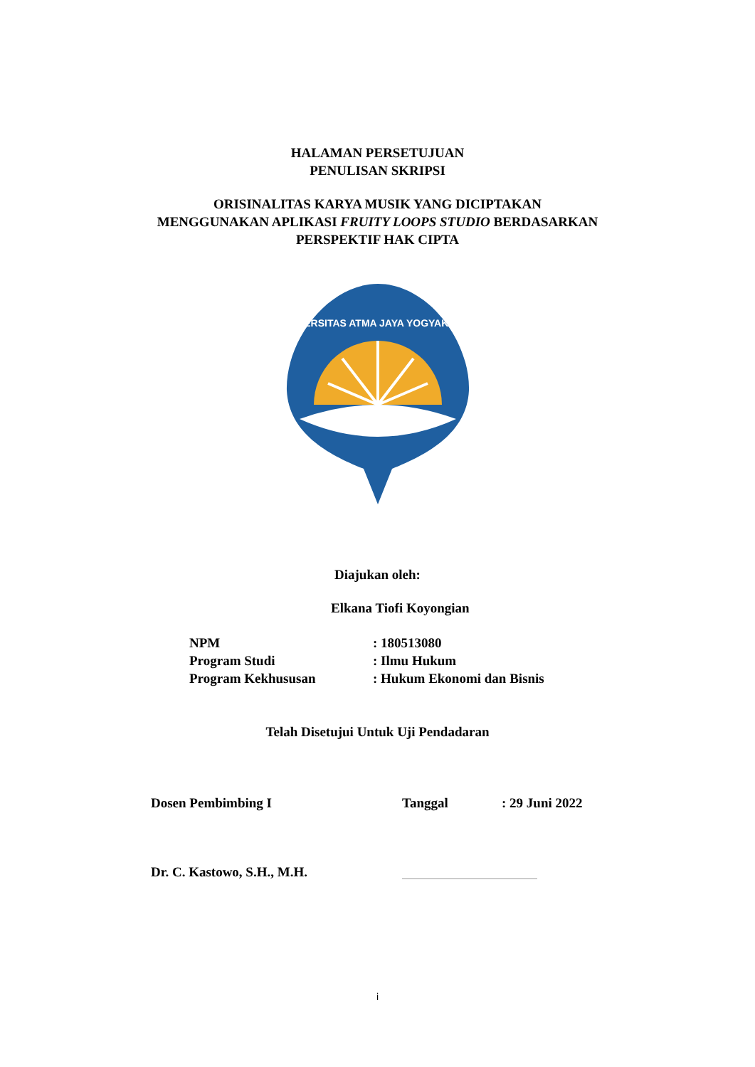HALAMAN PERSETUJUAN
PENULISAN SKRIPSI
ORISINALITAS KARYA MUSIK YANG DICIPTAKAN
MENGGUNAKAN APLIKASI FRUITY LOOPS STUDIO BERDASARKAN
PERSPEKTIF HAK CIPTA
UNIVERSITAS ATMA JAYA YOGYAKARTA
Diajukan oleh:
Elkana Tiofi Koyongian
NPM: 180513080
Program Studi: Ilmu Hukum
Program Kekhususan: Hukum Ekonomi dan Bisnis
Telah Disetujui Untuk Uji Pendadaran
Dosen Pembimbing I Tanggal: 29 Juni 2022
Dr. C. Kastowo, S.H., M.H.
i